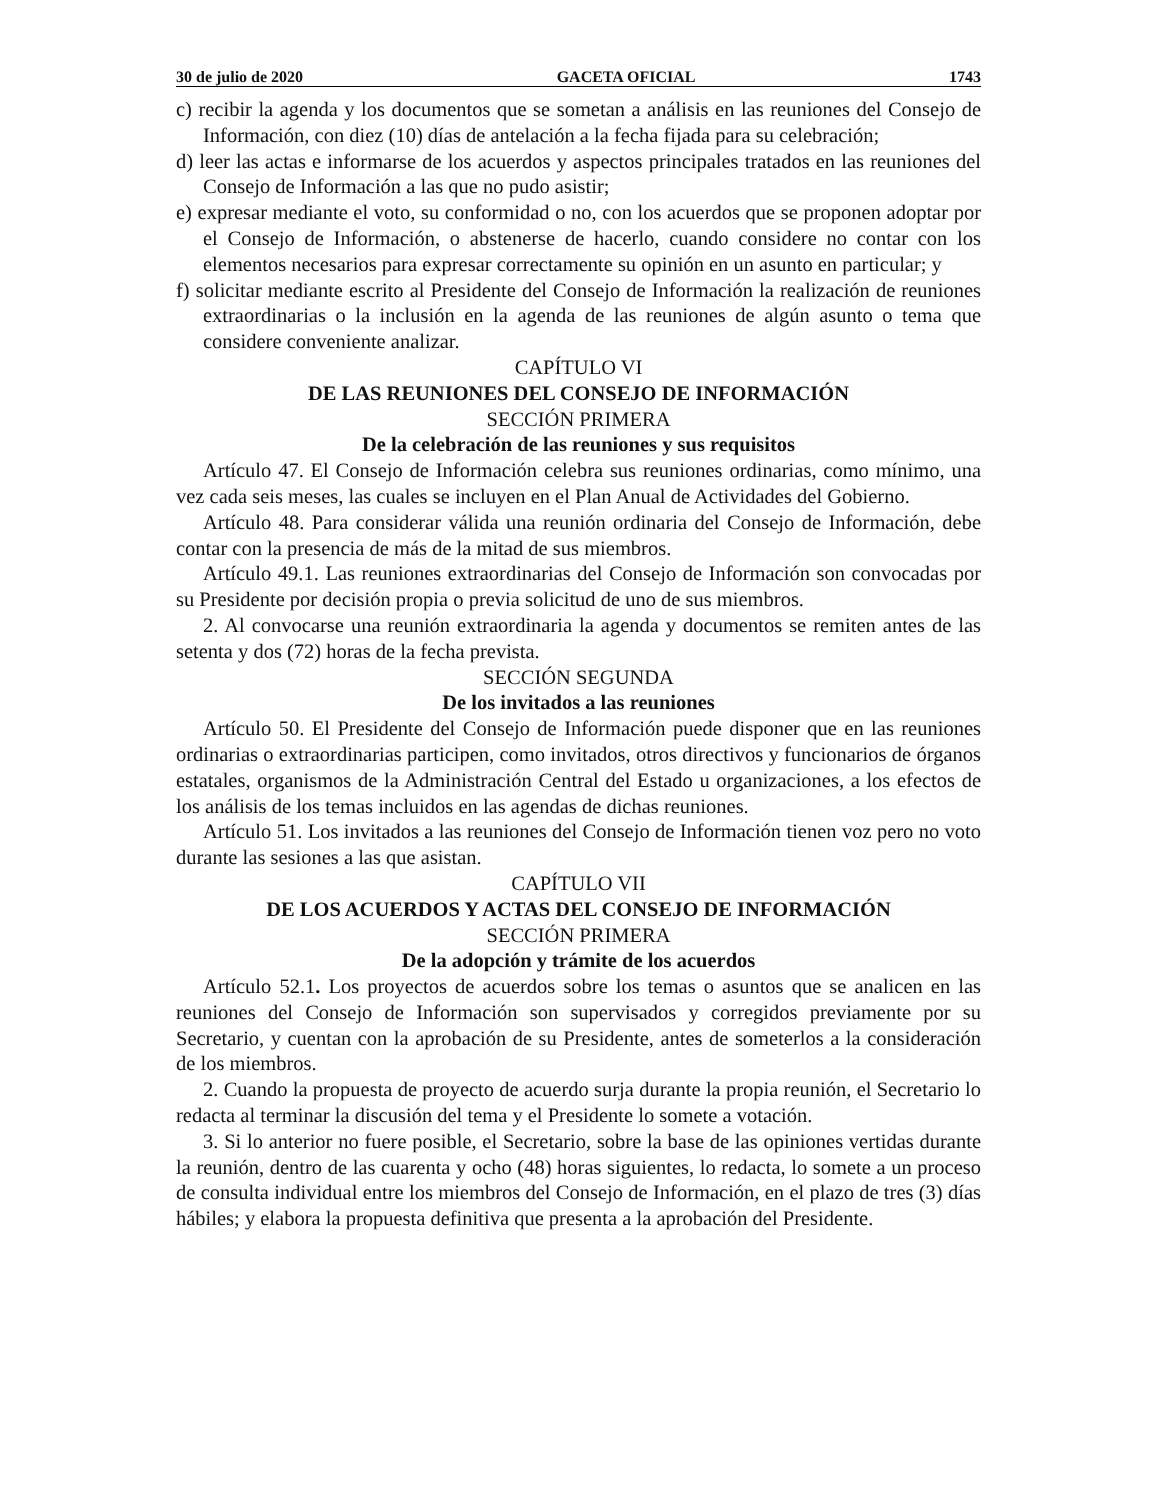30 de julio de 2020 GACETA OFICIAL 1743
c) recibir la agenda y los documentos que se sometan a análisis en las reuniones del Consejo de Información, con diez (10) días de antelación a la fecha fijada para su celebración;
d) leer las actas e informarse de los acuerdos y aspectos principales tratados en las reuniones del Consejo de Información a las que no pudo asistir;
e) expresar mediante el voto, su conformidad o no, con los acuerdos que se proponen adoptar por el Consejo de Información, o abstenerse de hacerlo, cuando considere no contar con los elementos necesarios para expresar correctamente su opinión en un asunto en particular; y
f) solicitar mediante escrito al Presidente del Consejo de Información la realización de reuniones extraordinarias o la inclusión en la agenda de las reuniones de algún asunto o tema que considere conveniente analizar.
CAPÍTULO VI
DE LAS REUNIONES DEL CONSEJO DE INFORMACIÓN
SECCIÓN PRIMERA
De la celebración de las reuniones y sus requisitos
Artículo 47. El Consejo de Información celebra sus reuniones ordinarias, como mínimo, una vez cada seis meses, las cuales se incluyen en el Plan Anual de Actividades del Gobierno.
Artículo 48. Para considerar válida una reunión ordinaria del Consejo de Información, debe contar con la presencia de más de la mitad de sus miembros.
Artículo 49.1. Las reuniones extraordinarias del Consejo de Información son convocadas por su Presidente por decisión propia o previa solicitud de uno de sus miembros.
2. Al convocarse una reunión extraordinaria la agenda y documentos se remiten antes de las setenta y dos (72) horas de la fecha prevista.
SECCIÓN SEGUNDA
De los invitados a las reuniones
Artículo 50. El Presidente del Consejo de Información puede disponer que en las reuniones ordinarias o extraordinarias participen, como invitados, otros directivos y funcionarios de órganos estatales, organismos de la Administración Central del Estado u organizaciones, a los efectos de los análisis de los temas incluidos en las agendas de dichas reuniones.
Artículo 51. Los invitados a las reuniones del Consejo de Información tienen voz pero no voto durante las sesiones a las que asistan.
CAPÍTULO VII
DE LOS ACUERDOS Y ACTAS DEL CONSEJO DE INFORMACIÓN
SECCIÓN PRIMERA
De la adopción y trámite de los acuerdos
Artículo 52.1. Los proyectos de acuerdos sobre los temas o asuntos que se analicen en las reuniones del Consejo de Información son supervisados y corregidos previamente por su Secretario, y cuentan con la aprobación de su Presidente, antes de someterlos a la consideración de los miembros.
2. Cuando la propuesta de proyecto de acuerdo surja durante la propia reunión, el Secretario lo redacta al terminar la discusión del tema y el Presidente lo somete a votación.
3. Si lo anterior no fuere posible, el Secretario, sobre la base de las opiniones vertidas durante la reunión, dentro de las cuarenta y ocho (48) horas siguientes, lo redacta, lo somete a un proceso de consulta individual entre los miembros del Consejo de Información, en el plazo de tres (3) días hábiles; y elabora la propuesta definitiva que presenta a la aprobación del Presidente.